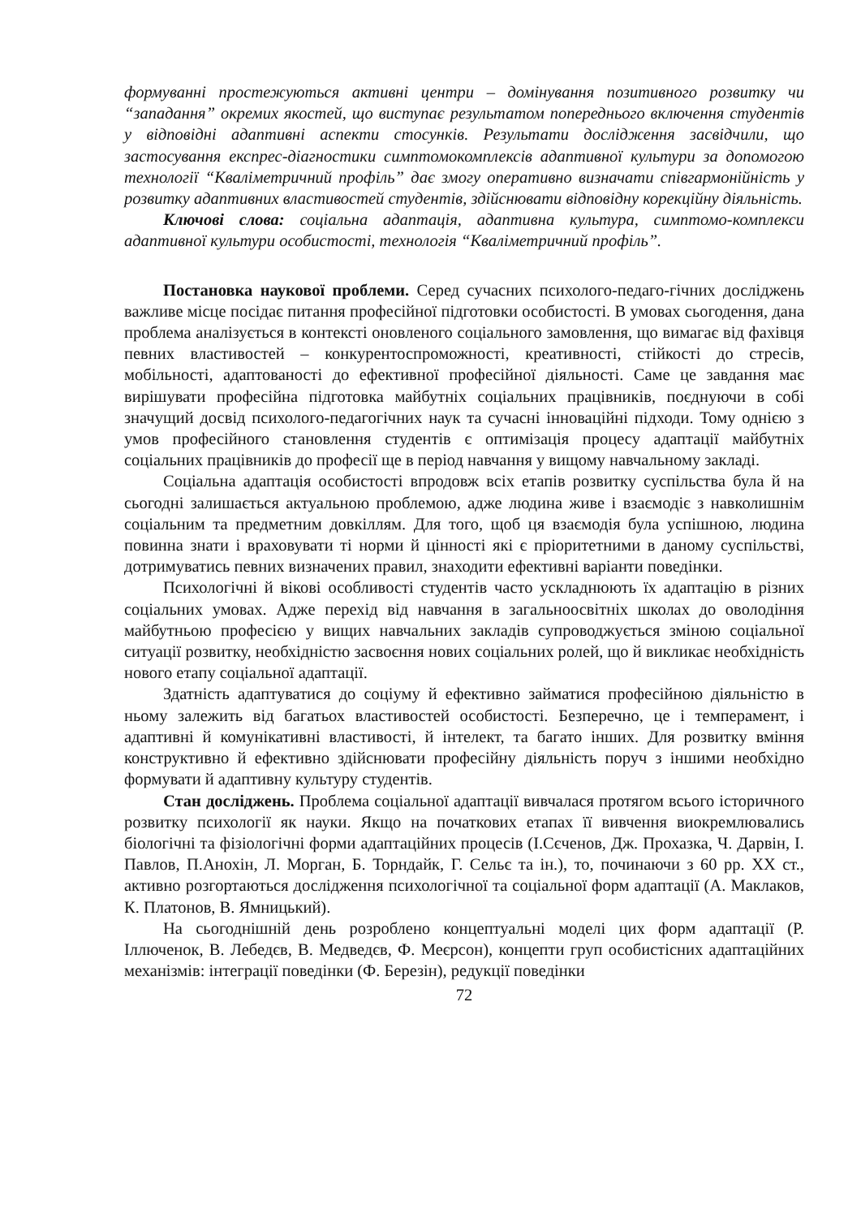формуванні простежуються активні центри – домінування позитивного розвитку чи “западання” окремих якостей, що виступає результатом попереднього включення студентів у відповідні адаптивні аспекти стосунків. Результати дослідження засвідчили, що застосування експрес-діагностики симптомокомплексів адаптивної культури за допомогою технології “Кваліметричний профіль” дає змогу оперативно визначати співгармонійність у розвитку адаптивних властивостей студентів, здійснювати відповідну корекційну діяльність.
Ключові слова: соціальна адаптація, адаптивна культура, симптомо-комплекси адаптивної культури особистості, технологія “Кваліметричний профіль”.
Постановка наукової проблеми. Серед сучасних психолого-педаго-гічних досліджень важливе місце посідає питання професійної підготовки особистості. В умовах сьогодення, дана проблема аналізується в контексті оновленого соціального замовлення, що вимагає від фахівця певних властивостей – конкурентоспроможності, креативності, стійкості до стресів, мобільності, адаптованості до ефективної професійної діяльності. Саме це завдання має вирішувати професійна підготовка майбутніх соціальних працівників, поєднуючи в собі значущий досвід психолого-педагогічних наук та сучасні інноваційні підходи. Тому однією з умов професійного становлення студентів є оптимізація процесу адаптації майбутніх соціальних працівників до професії ще в період навчання у вищому навчальному закладі.
Соціальна адаптація особистості впродовж всіх етапів розвитку суспільства була й на сьогодні залишається актуальною проблемою, адже людина живе і взаємодіє з навколишнім соціальним та предметним довкіллям. Для того, щоб ця взаємодія була успішною, людина повинна знати і враховувати ті норми й цінності які є пріоритетними в даному суспільстві, дотримуватись певних визначених правил, знаходити ефективні варіанти поведінки.
Психологічні й вікові особливості студентів часто ускладнюють їх адаптацію в різних соціальних умовах. Адже перехід від навчання в загальноосвітніх школах до оволодіння майбутньою професією у вищих навчальних закладів супроводжується зміною соціальної ситуації розвитку, необхідністю засвоєння нових соціальних ролей, що й викликає необхідність нового етапу соціальної адаптації.
Здатність адаптуватися до соціуму й ефективно займатися професійною діяльністю в ньому залежить від багатьох властивостей особистості. Безперечно, це і темперамент, і адаптивні й комунікативні властивості, й інтелект, та багато інших. Для розвитку вміння конструктивно й ефективно здійснювати професійну діяльність поруч з іншими необхідно формувати й адаптивну культуру студентів.
Стан досліджень. Проблема соціальної адаптації вивчалася протягом всього історичного розвитку психології як науки. Якщо на початкових етапах її вивчення виокремлювались біологічні та фізіологічні форми адаптаційних процесів (І.Сєченов, Дж. Прохазка, Ч. Дарвін, І. Павлов, П.Анохін, Л. Морган, Б. Торндайк, Г. Сельє та ін.), то, починаючи з 60 рр. XX ст., активно розгортаються дослідження психологічної та соціальної форм адаптації (А. Маклаков, К. Платонов, В. Ямницький).
На сьогоднішній день розроблено концептуальні моделі цих форм адаптації (Р. Іллюченок, В. Лебедєв, В. Медведєв, Ф. Меєрсон), концепти груп особистісних адаптаційних механізмів: інтеграції поведінки (Ф. Березін), редукції поведінки
72